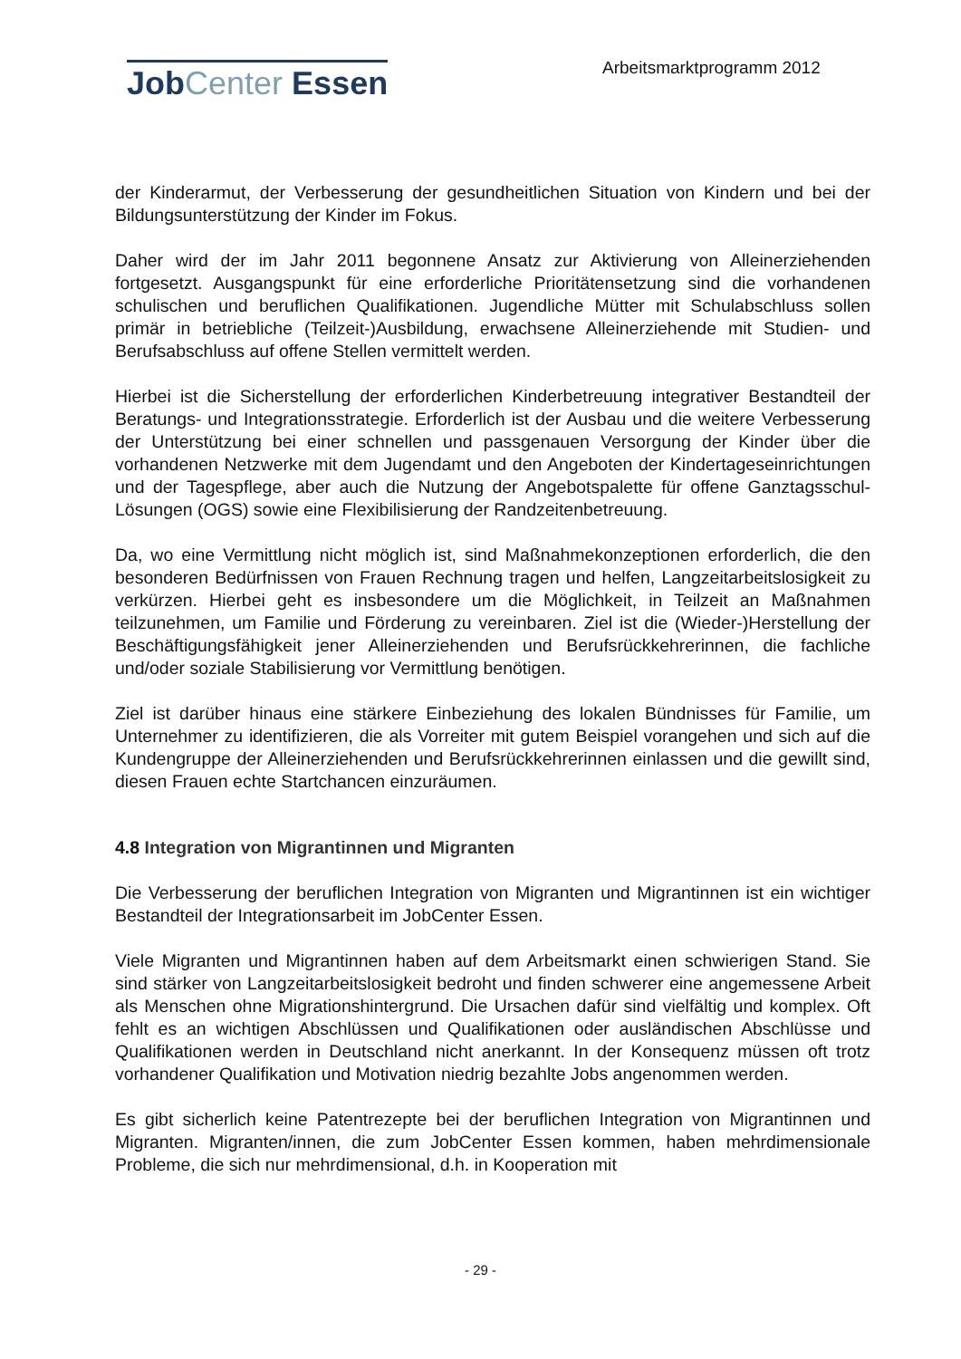Job Center Essen Arbeitsmarktprogramm 2012
der Kinderarmut, der Verbesserung der gesundheitlichen Situation von Kindern und bei der Bildungsunterstützung der Kinder im Fokus.
Daher wird der im Jahr 2011 begonnene Ansatz zur Aktivierung von Alleinerziehenden fortgesetzt. Ausgangspunkt für eine erforderliche Prioritätensetzung sind die vorhandenen schulischen und beruflichen Qualifikationen. Jugendliche Mütter mit Schulabschluss sollen primär in betriebliche (Teilzeit-)Ausbildung, erwachsene Alleinerziehende mit Studien- und Berufsabschluss auf offene Stellen vermittelt werden.
Hierbei ist die Sicherstellung der erforderlichen Kinderbetreuung integrativer Bestandteil der Beratungs- und Integrationsstrategie. Erforderlich ist der Ausbau und die weitere Verbesserung der Unterstützung bei einer schnellen und passgenauen Versorgung der Kinder über die vorhandenen Netzwerke mit dem Jugendamt und den Angeboten der Kindertageseinrichtungen und der Tagespflege, aber auch die Nutzung der Angebotspalette für offene Ganztagsschul-Lösungen (OGS) sowie eine Flexibilisierung der Randzeitenbetreuung.
Da, wo eine Vermittlung nicht möglich ist, sind Maßnahmekonzeptionen erforderlich, die den besonderen Bedürfnissen von Frauen Rechnung tragen und helfen, Langzeitarbeitslosigkeit zu verkürzen. Hierbei geht es insbesondere um die Möglichkeit, in Teilzeit an Maßnahmen teilzunehmen, um Familie und Förderung zu vereinbaren. Ziel ist die (Wieder-)Herstellung der Beschäftigungsfähigkeit jener Alleinerziehenden und Berufsrückkehrerinnen, die fachliche und/oder soziale Stabilisierung vor Vermittlung benötigen.
Ziel ist darüber hinaus eine stärkere Einbeziehung des lokalen Bündnisses für Familie, um Unternehmer zu identifizieren, die als Vorreiter mit gutem Beispiel vorangehen und sich auf die Kundengruppe der Alleinerziehenden und Berufsrückkehrerinnen einlassen und die gewillt sind, diesen Frauen echte Startchancen einzuräumen.
4.8 Integration von Migrantinnen und Migranten
Die Verbesserung der beruflichen Integration von Migranten und Migrantinnen ist ein wichtiger Bestandteil der Integrationsarbeit im JobCenter Essen.
Viele Migranten und Migrantinnen haben auf dem Arbeitsmarkt einen schwierigen Stand. Sie sind stärker von Langzeitarbeitslosigkeit bedroht und finden schwerer eine angemessene Arbeit als Menschen ohne Migrationshintergrund. Die Ursachen dafür sind vielfältig und komplex. Oft fehlt es an wichtigen Abschlüssen und Qualifikationen oder ausländischen Abschlüsse und Qualifikationen werden in Deutschland nicht anerkannt. In der Konsequenz müssen oft trotz vorhandener Qualifikation und Motivation niedrig bezahlte Jobs angenommen werden.
Es gibt sicherlich keine Patentrezepte bei der beruflichen Integration von Migrantinnen und Migranten. Migranten/innen, die zum JobCenter Essen kommen, haben mehrdimensionale Probleme, die sich nur mehrdimensional, d.h. in Kooperation mit
- 29 -